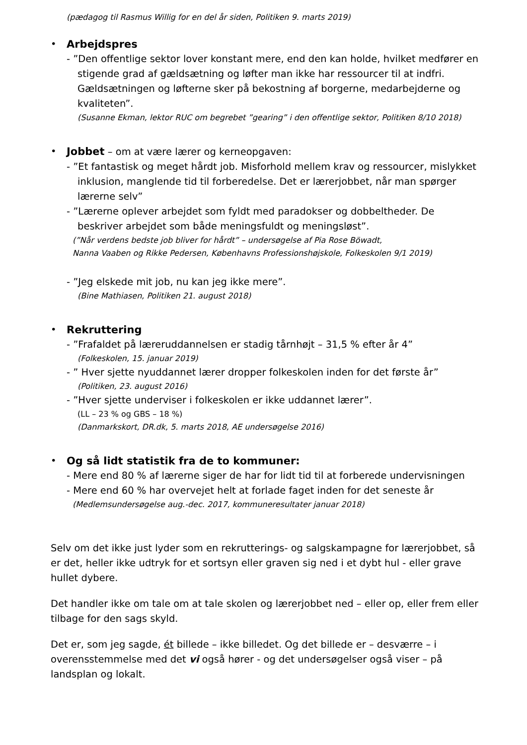(pædagog til Rasmus Willig for en del år siden, Politiken 9. marts 2019)
•
Arbejdspres
- ”Den offentlige sektor lover konstant mere, end den kan holde, hvilket medfører en stigende grad af gældsætning og løfter man ikke har ressourcer til at indfri. Gældsætningen og løfterne sker på bekostning af borgerne, medarbejderne og kvaliteten”.
(Susanne Ekman, lektor RUC om begrebet ”gearing” i den offentlige sektor, Politiken 8/10 2018)
•
Jobbet – om at være lærer og kerneopgaven:
- ”Et fantastisk og meget hårdt job. Misforhold mellem krav og ressourcer, mislykket inklusion, manglende tid til forberedelse. Det er lærerjobbet, når man spørger lærerne selv”
- ”Lærerne oplever arbejdet som fyldt med paradokser og dobbeltheder. De beskriver arbejdet som både meningsfuldt og meningsløst”.
(”Når verdens bedste job bliver for hårdt” – undersøgelse af Pia Rose Böwadt,
Nanna Vaaben og Rikke Pedersen, Københavns Professionshøjskole, Folkeskolen 9/1 2019)
- ”Jeg elskede mit job, nu kan jeg ikke mere”.
(Bine Mathiasen, Politiken 21. august 2018)
•
Rekruttering
- ”Frafaldet på læreruddannelsen er stadig tårnhøjt – 31,5 % efter år 4”
(Folkeskolen, 15. januar 2019)
- ” Hver sjette nyuddannet lærer dropper folkeskolen inden for det første år”
(Politiken, 23. august 2016)
- ”Hver sjette underviser i folkeskolen er ikke uddannet lærer”.
(LL – 23 % og GBS – 18 %)
(Danmarkskort, DR.dk, 5. marts 2018, AE undersøgelse 2016)
•
Og så lidt statistik fra de to kommuner:
- Mere end 80 % af lærerne siger de har for lidt tid til at forberede undervisningen
- Mere end 60 % har overvejet helt at forlade faget inden for det seneste år
(Medlemsundersøgelse aug.-dec. 2017, kommuneresultater januar 2018)
Selv om det ikke just lyder som en rekrutterings- og salgskampagne for lærerjobbet, så er det, heller ikke udtryk for et sortsyn eller graven sig ned i et dybt hul - eller grave hullet dybere.
Det handler ikke om tale om at tale skolen og lærerjobbet ned – eller op, eller frem eller tilbage for den sags skyld.
Det er, som jeg sagde, ét billede – ikke billedet. Og det billede er – desværre – i overensstemmelse med det vi også hører - og det undersøgelser også viser – på landsplan og lokalt.